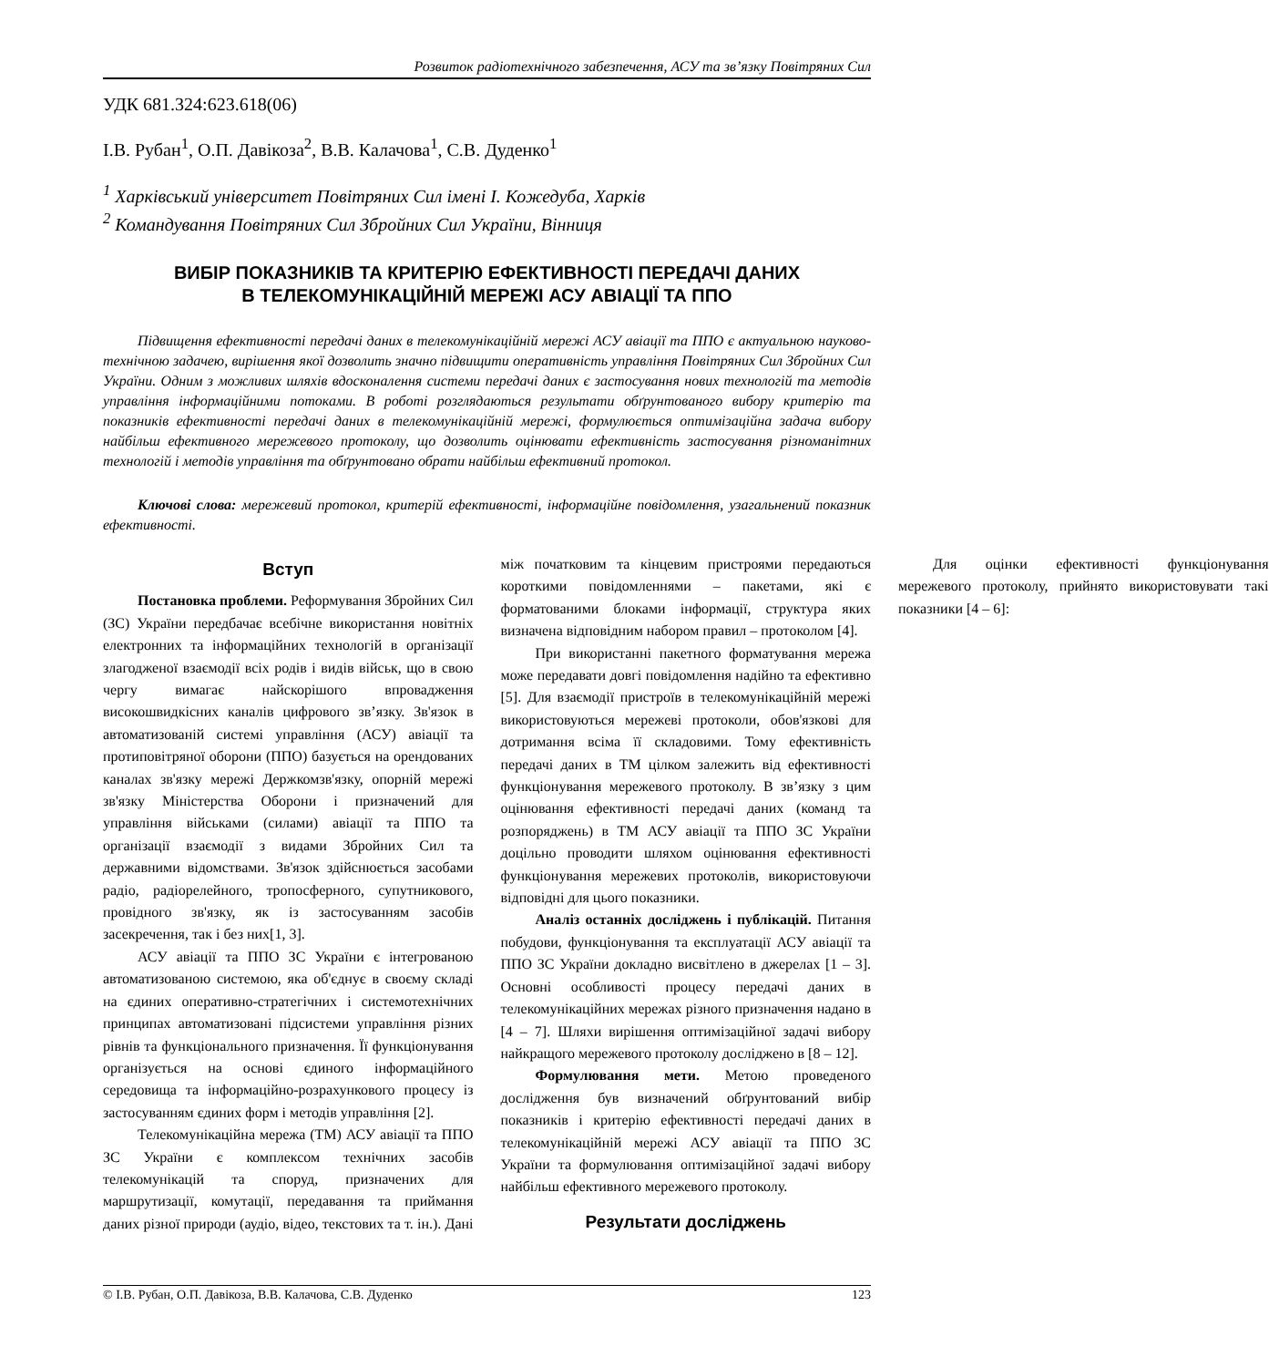Розвиток радіотехнічного забезпечення, АСУ та зв’язку Повітряних Сил
УДК 681.324:623.618(06)
І.В. Рубан<sup>1</sup>, О.П. Давікоза<sup>2</sup>, В.В. Калачова<sup>1</sup>, С.В. Дуденко<sup>1</sup>
<sup>1</sup> Харківський університет Повітряних Сил імені І. Кожедуба, Харків
<sup>2</sup> Командування Повітряних Сил Збройних Сил України, Вінниця
ВИБІР ПОКАЗНИКІВ ТА КРИТЕРІЮ ЕФЕКТИВНОСТІ ПЕРЕДАЧІ ДАНИХ
В ТЕЛЕКОМУНІКАЦІЙНІЙ МЕРЕЖІ АСУ АВІАЦІЇ ТА ППО
Підвищення ефективності передачі даних в телекомунікаційній мережі АСУ авіації та ППО є актуальною науково-технічною задачею, вирішення якої дозволить значно підвищити оперативність управління Повітряних Сил Збройних Сил України. Одним з можливих шляхів вдосконалення системи передачі даних є застосування нових технологій та методів управління інформаційними потоками. В роботі розглядаються результати обґрунтованого вибору критерію та показників ефективності передачі даних в телекомунікаційній мережі, формулюється оптимізаційна задача вибору найбільш ефективного мережевого протоколу, що дозволить оцінювати ефективність застосування різноманітних технологій і методів управління та обґрунтовано обрати найбільш ефективний протокол.
Ключові слова: мережевий протокол, критерій ефективності, інформаційне повідомлення, узагальнений показник ефективності.
Вступ
Постановка проблеми. Реформування Збройних Сил (ЗС) України передбачає всебічне використання новітніх електронних та інформаційних технологій в організації злагодженої взаємодії всіх родів і видів військ, що в свою чергу вимагає найскорішого впровадження високошвидкісних каналів цифрового зв’язку. Зв'язок в автоматизованій системі управління (АСУ) авіації та протиповітряної оборони (ППО) базується на орендованих каналах зв'язку мережі Держкомзв'язку, опорній мережі зв'язку Міністерства Оборони і призначений для управління військами (силами) авіації та ППО та організації взаємодії з видами Збройних Сил та державними відомствами. Зв'язок здійснюється засобами радіо, радіорелейного, тропосферного, супутникового, провідного зв'язку, як із застосуванням засобів засекречення, так і без них[1, 3].
АСУ авіації та ППО ЗС України є інтегрованою автоматизованою системою, яка об'єднує в своєму складі на єдиних оперативно-стратегічних і системотехнічних принципах автоматизовані підсистеми управління різних рівнів та функціонального призначення. Її функціонування організується на основі єдиного інформаційного середовища та інформаційно-розрахункового процесу із застосуванням єдиних форм і методів управління [2].
Телекомунікаційна мережа (ТМ) АСУ авіації та ППО ЗС України є комплексом технічних засобів телекомунікацій та споруд, призначених для маршрутизації, комутації, передавання та приймання даних різної природи (аудіо, відео, текстових та т. ін.). Дані між початковим та кінцевим пристроями передаються короткими повідомленнями – пакетами, які є форматованими блоками інформації, структура яких визначена відповідним набором правил – протоколом [4].
При використанні пакетного форматування мережа може передавати довгі повідомлення надійно та ефективно [5]. Для взаємодії пристроїв в телекомунікаційній мережі використовуються мережеві протоколи, обов'язкові для дотримання всіма її складовими. Тому ефективність передачі даних в ТМ цілком залежить від ефективності функціонування мережевого протоколу. В зв’язку з цим оцінювання ефективності передачі даних (команд та розпоряджень) в ТМ АСУ авіації та ППО ЗС України доцільно проводити шляхом оцінювання ефективності функціонування мережевих протоколів, використовуючи відповідні для цього показники.
Аналіз останніх досліджень і публікацій. Питання побудови, функціонування та експлуатації АСУ авіації та ППО ЗС України докладно висвітлено в джерелах [1 – 3]. Основні особливості процесу передачі даних в телекомунікаційних мережах різного призначення надано в [4 – 7]. Шляхи вирішення оптимізаційної задачі вибору найкращого мережевого протоколу досліджено в [8 – 12].
Формулювання мети. Метою проведеного дослідження був визначений обґрунтований вибір показників і критерію ефективності передачі даних в телекомунікаційній мережі АСУ авіації та ППО ЗС України та формулювання оптимізаційної задачі вибору найбільш ефективного мережевого протоколу.
Результати досліджень
Для оцінки ефективності функціонування мережевого протоколу, прийнято використовувати такі показники [4 – 6]:
© І.В. Рубан, О.П. Давікоза, В.В. Калачова, С.В. Дуденко 123